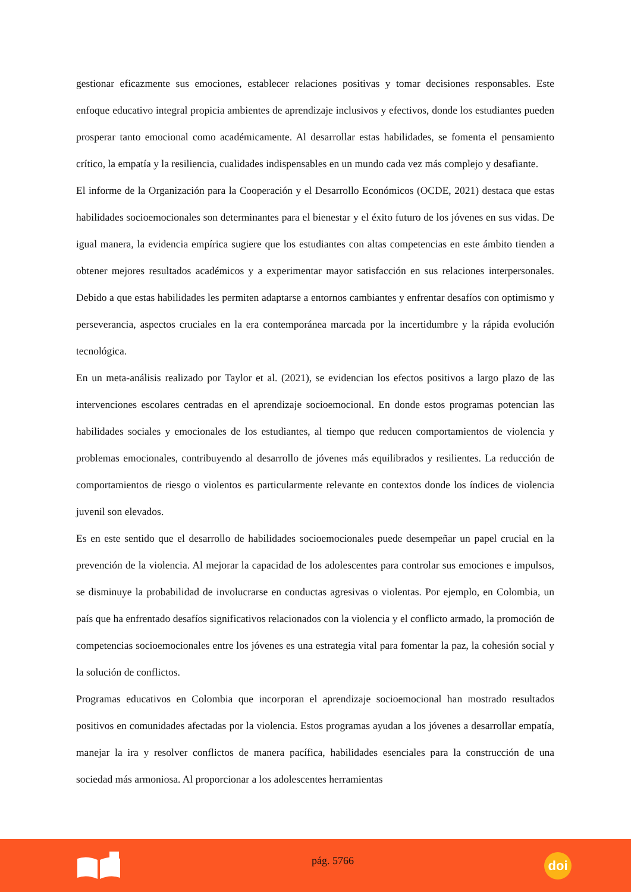gestionar eficazmente sus emociones, establecer relaciones positivas y tomar decisiones responsables. Este enfoque educativo integral propicia ambientes de aprendizaje inclusivos y efectivos, donde los estudiantes pueden prosperar tanto emocional como académicamente. Al desarrollar estas habilidades, se fomenta el pensamiento crítico, la empatía y la resiliencia, cualidades indispensables en un mundo cada vez más complejo y desafiante.
El informe de la Organización para la Cooperación y el Desarrollo Económicos (OCDE, 2021) destaca que estas habilidades socioemocionales son determinantes para el bienestar y el éxito futuro de los jóvenes en sus vidas. De igual manera, la evidencia empírica sugiere que los estudiantes con altas competencias en este ámbito tienden a obtener mejores resultados académicos y a experimentar mayor satisfacción en sus relaciones interpersonales. Debido a que estas habilidades les permiten adaptarse a entornos cambiantes y enfrentar desafíos con optimismo y perseverancia, aspectos cruciales en la era contemporánea marcada por la incertidumbre y la rápida evolución tecnológica.
En un meta-análisis realizado por Taylor et al. (2021), se evidencian los efectos positivos a largo plazo de las intervenciones escolares centradas en el aprendizaje socioemocional. En donde estos programas potencian las habilidades sociales y emocionales de los estudiantes, al tiempo que reducen comportamientos de violencia y problemas emocionales, contribuyendo al desarrollo de jóvenes más equilibrados y resilientes. La reducción de comportamientos de riesgo o violentos es particularmente relevante en contextos donde los índices de violencia juvenil son elevados.
Es en este sentido que el desarrollo de habilidades socioemocionales puede desempeñar un papel crucial en la prevención de la violencia. Al mejorar la capacidad de los adolescentes para controlar sus emociones e impulsos, se disminuye la probabilidad de involucrarse en conductas agresivas o violentas. Por ejemplo, en Colombia, un país que ha enfrentado desafíos significativos relacionados con la violencia y el conflicto armado, la promoción de competencias socioemocionales entre los jóvenes es una estrategia vital para fomentar la paz, la cohesión social y la solución de conflictos.
Programas educativos en Colombia que incorporan el aprendizaje socioemocional han mostrado resultados positivos en comunidades afectadas por la violencia. Estos programas ayudan a los jóvenes a desarrollar empatía, manejar la ira y resolver conflictos de manera pacífica, habilidades esenciales para la construcción de una sociedad más armoniosa. Al proporcionar a los adolescentes herramientas
pág. 5766
doi